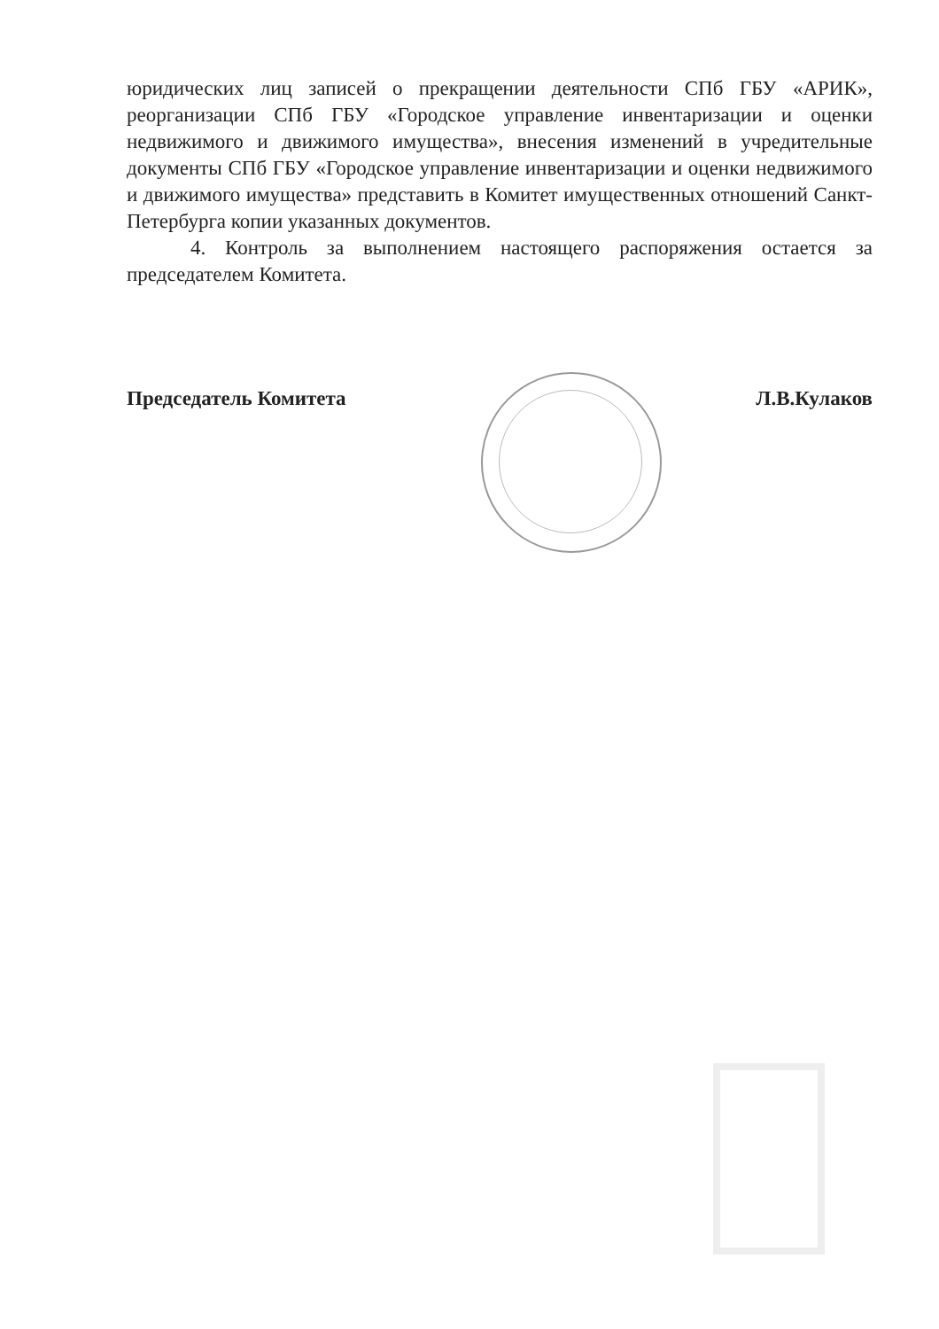юридических лиц записей о прекращении деятельности СПб ГБУ «АРИК», реорганизации СПб ГБУ «Городское управление инвентаризации и оценки недвижимого и движимого имущества», внесения изменений в учредительные документы СПб ГБУ «Городское управление инвентаризации и оценки недвижимого и движимого имущества» представить в Комитет имущественных отношений Санкт-Петербурга копии указанных документов.
4. Контроль за выполнением настоящего распоряжения остается за председателем Комитета.
Председатель Комитета Л.В.Кулаков